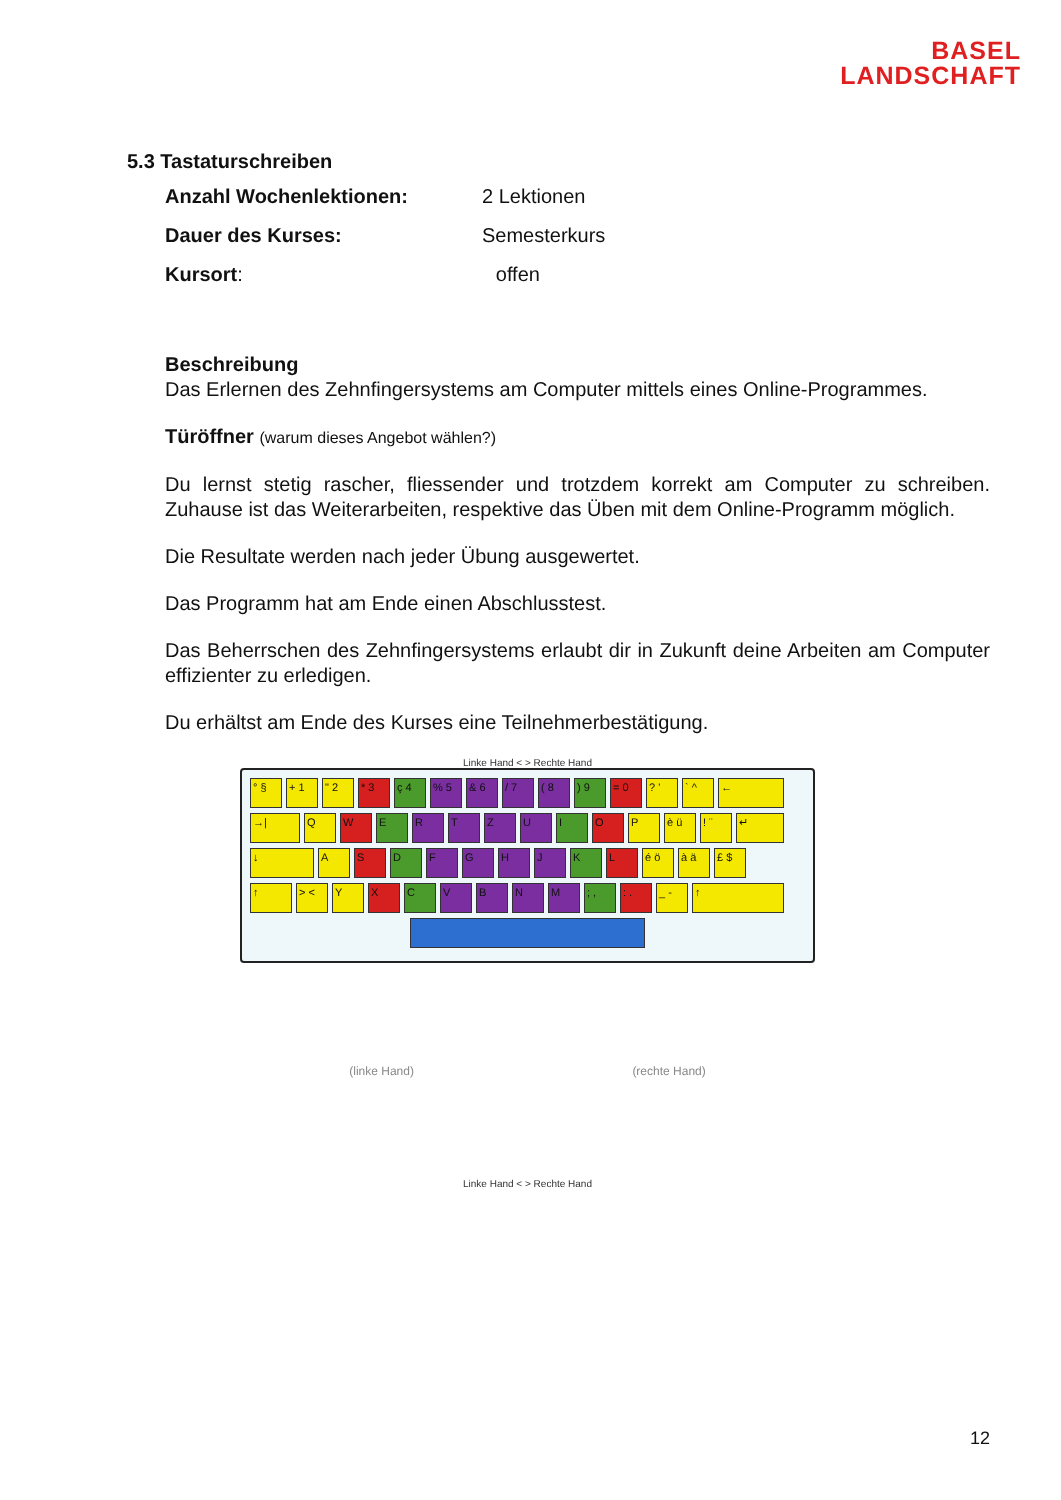BASEL
LANDSCHAFT
5.3 Tastaturschreiben
Anzahl Wochenlektionen: 2 Lektionen
Dauer des Kurses: Semesterkurs
Kursort: offen
Beschreibung
Das Erlernen des Zehnfingersystems am Computer mittels eines Online-Programmes.
Türöffner (warum dieses Angebot wählen?)
Du lernst stetig rascher, fliessender und trotzdem korrekt am Computer zu schreiben. Zuhause ist das Weiterarbeiten, respektive das Üben mit dem Online-Programm möglich.
Die Resultate werden nach jeder Übung ausgewertet.
Das Programm hat am Ende einen Abschlusstest.
Das Beherrschen des Zehnfingersystems erlaubt dir in Zukunft deine Arbeiten am Computer effizienter zu erledigen.
Du erhältst am Ende des Kurses eine Teilnehmerbestätigung.
Linke Hand < > Rechte Hand
° § + 1 " 2 * 3 ç 4 % 5 & 6 / 7 ( 8 ) 9 = 0 ? ' ` ^ ←
→| Q W E R T Z U I O P è ü ! ¨ ↵
↓ A S D F G H J K L é ö à ä £ $
↑ > < Y X C V B N M ; , : . _ - ↑
(linke Hand) (rechte Hand)
Linke Hand < > Rechte Hand
12